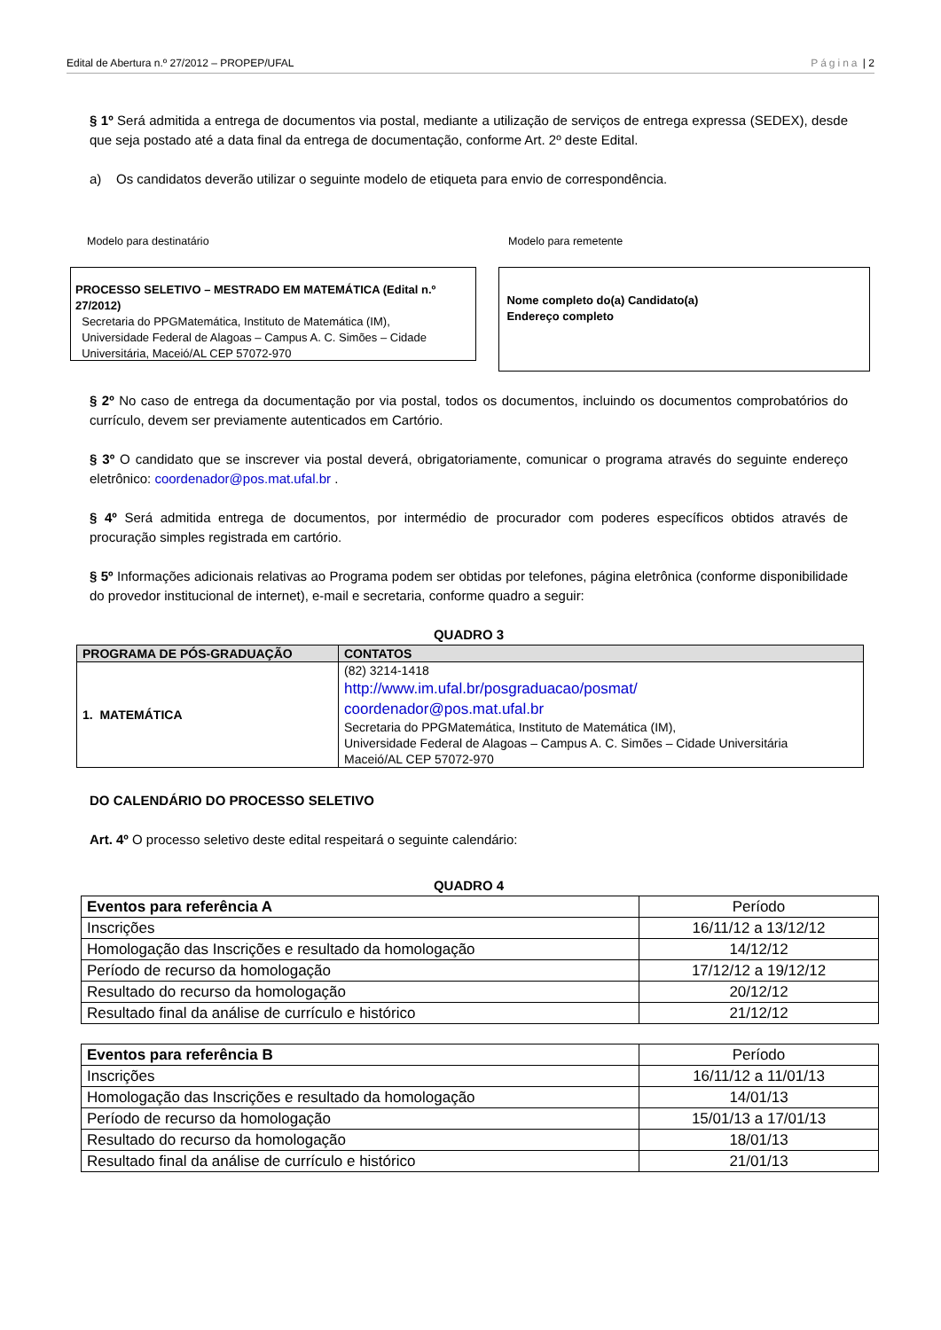Edital de Abertura n.º 27/2012 – PROPEP/UFAL Página | 2
§ 1º Será admitida a entrega de documentos via postal, mediante a utilização de serviços de entrega expressa (SEDEX), desde que seja postado até a data final da entrega de documentação, conforme Art. 2º deste Edital.
a) Os candidatos deverão utilizar o seguinte modelo de etiqueta para envio de correspondência.
Modelo para destinatário Modelo para remetente
PROCESSO SELETIVO – MESTRADO EM MATEMÁTICA (Edital n.º 27/2012)
Secretaria do PPGMatemática, Instituto de Matemática (IM),
Universidade Federal de Alagoas – Campus A. C. Simões – Cidade
Universitária, Maceió/AL CEP 57072-970
Nome completo do(a) Candidato(a)
Endereço completo
§ 2º No caso de entrega da documentação por via postal, todos os documentos, incluindo os documentos comprobatórios do currículo, devem ser previamente autenticados em Cartório.
§ 3º O candidato que se inscrever via postal deverá, obrigatoriamente, comunicar o programa através do seguinte endereço eletrônico: coordenador@pos.mat.ufal.br .
§ 4º Será admitida entrega de documentos, por intermédio de procurador com poderes específicos obtidos através de procuração simples registrada em cartório.
§ 5º Informações adicionais relativas ao Programa podem ser obtidas por telefones, página eletrônica (conforme disponibilidade do provedor institucional de internet), e-mail e secretaria, conforme quadro a seguir:
QUADRO 3
| PROGRAMA DE PÓS-GRADUAÇÃO | CONTATOS |
| --- | --- |
| 1. MATEMÁTICA | (82) 3214-1418 http://www.im.ufal.br/posgraduacao/posmat/ coordenador@pos.mat.ufal.br Secretaria do PPGMatemática, Instituto de Matemática (IM), Universidade Federal de Alagoas – Campus A. C. Simões – Cidade Universitária Maceió/AL CEP 57072-970 |
DO CALENDÁRIO DO PROCESSO SELETIVO
Art. 4º O processo seletivo deste edital respeitará o seguinte calendário:
QUADRO 4
| Eventos para referência A | Período |
| Inscrições | 16/11/12 a 13/12/12 |
| Homologação das Inscrições e resultado da homologação | 14/12/12 |
| Período de recurso da homologação | 17/12/12 a 19/12/12 |
| Resultado do recurso da homologação | 20/12/12 |
| Resultado final da análise de currículo e histórico | 21/12/12 |
| Eventos para referência B | Período |
| Inscrições | 16/11/12 a 11/01/13 |
| Homologação das Inscrições e resultado da homologação | 14/01/13 |
| Período de recurso da homologação | 15/01/13 a 17/01/13 |
| Resultado do recurso da homologação | 18/01/13 |
| Resultado final da análise de currículo e histórico | 21/01/13 |